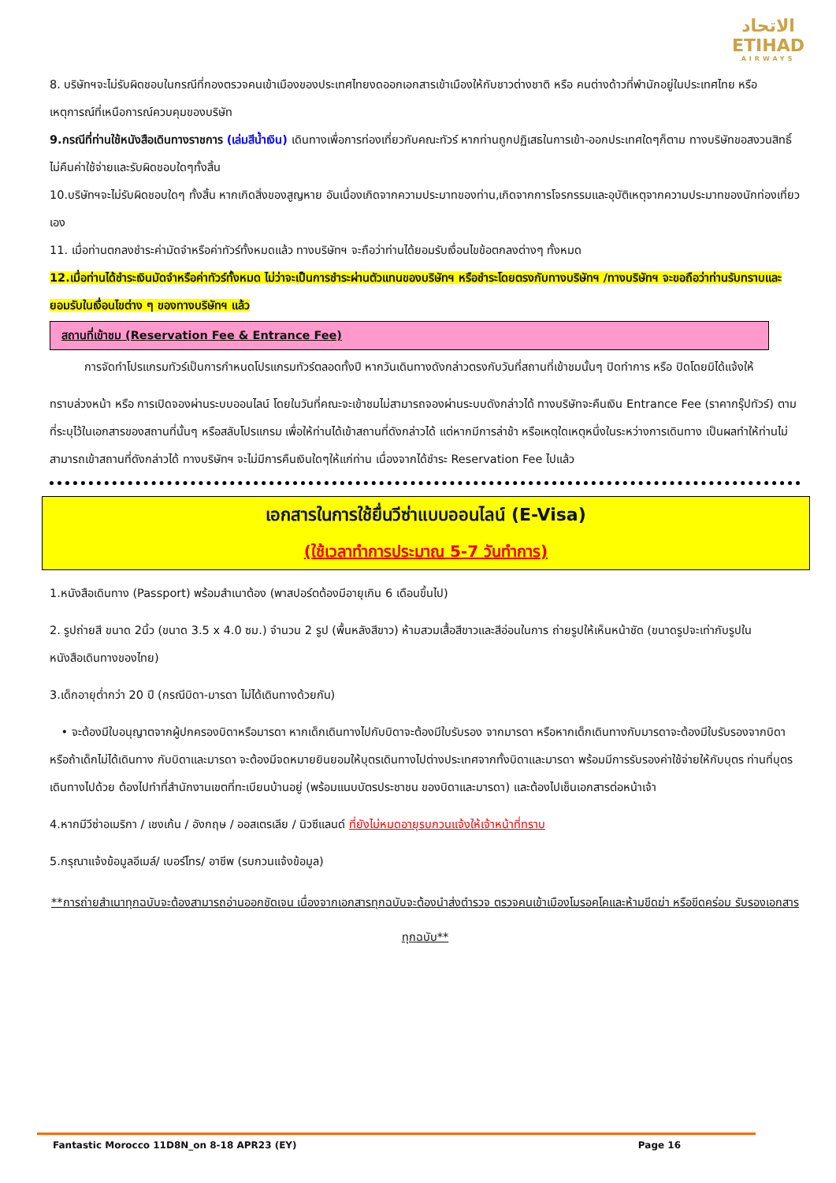الاتحاد
ETIHAD
AIRWAYS
8. บริษัทฯจะไม่รับผิดชอบในกรณีที่กองตรวจคนเข้าเมืองของประเทศไทยงดออกเอกสารเข้าเมืองให้กับชาวต่างชาติ หรือ คนต่างด้าวที่พำนักอยู่ในประเทศไทย หรือเหตุการณ์ที่เหนือการณ์ควบคุมของบริษัท
9.กรณีที่ท่านใช้หนังสือเดินทางราชการ (เล่มสีน้ำเงิน) เดินทางเพื่อการท่องเที่ยวกับคณะทัวร์ หากท่านถูกปฏิเสธในการเข้า-ออกประเทศใดๆก็ตาม ทางบริษัทขอสงวนสิทธิ์ไม่คืนค่าใช้จ่ายและรับผิดชอบใดๆทั้งสิ้น
10.บริษัทฯจะไม่รับผิดชอบใดๆ ทั้งสิ้น หากเกิดสิ่งของสูญหาย อันเนื่องเกิดจากความประมาทของท่าน,เกิดจากการโจรกรรมและอุบัติเหตุจากความประมาทของนักท่องเที่ยวเอง
11. เมื่อท่านตกลงชำระค่ามัดจำหรือค่าทัวร์ทั้งหมดแล้ว ทางบริษัทฯ จะถือว่าท่านได้ยอมรับเงื่อนไขข้อตกลงต่างๆ ทั้งหมด
12.เมื่อท่านได้ชำระเงินมัดจำหรือค่าทัวร์ทั้งหมด ไม่ว่าจะเป็นการชำระผ่านตัวแทนของบริษัทฯ หรือชำระโดยตรงกับทางบริษัทฯ /ทางบริษัทฯ จะขอถือว่าท่านรับทราบและยอมรับในเงื่อนไขต่าง ๆ ของทางบริษัทฯ แล้ว
สถานที่เข้าชม (Reservation Fee & Entrance Fee)
   การจัดทำโปรแกรมทัวร์เป็นการกำหนดโปรแกรมทัวร์ตลอดทั้งปี หากวันเดินทางดังกล่าวตรงกับวันที่สถานที่เข้าชมนั้นๆ ปิดทำการ หรือ ปิดโดยมิได้แจ้งให้
ทราบล่วงหน้า หรือ การเปิดจองผ่านระบบออนไลน์ โดยในวันที่คณะจะเข้าชมไม่สามารถจองผ่านระบบดังกล่าวได้ ทางบริษัทจะคืนเงิน Entrance Fee (ราคากรุ๊ปทัวร์) ตามที่ระบุไว้ในเอกสารของสถานที่นั้นๆ หรือสลับโปรแกรม เพื่อให้ท่านได้เข้าสถานที่ดังกล่าวได้ แต่หากมีการล่าช้า หรือเหตุใดเหตุหนึ่งในระหว่างการเดินทาง เป็นผลทำให้ท่านไม่สามารถเข้าสถานที่ดังกล่าวได้ ทางบริษัทฯ จะไม่มีการคืนเงินใดๆให้แก่ท่าน เนื่องจากได้ชำระ Reservation Fee ไปแล้ว
เอกสารในการใช้ยื่นวีซ่าแบบออนไลน์ (E-Visa)
(ใช้เวลาทำการประมาณ 5-7 วันทำการ)
1.หนังสือเดินทาง (Passport) พร้อมสำเนาต้อง (พาสปอร์ตต้องมีอายุเกิน 6 เดือนขึ้นไป)
2. รูปถ่ายสี ขนาด 2นิ้ว (ขนาด 3.5 x 4.0 ซม.) จำนวน 2 รูป (พื้นหลังสีขาว) ห้ามสวมเสื้อสีขาวและสีอ่อนในการ ถ่ายรูปให้เห็นหน้าชัด (ขนาดรูปจะเท่ากับรูปในหนังสือเดินทางของไทย)
3.เด็กอายุต่ำกว่า 20 ปี (กรณีบิดา-มารดา ไม่ได้เดินทางด้วยกัน)
 • จะต้องมีใบอนุญาตจากผู้ปกครองบิดาหรือมารดา หากเด็กเดินทางไปกับบิดาจะต้องมีใบรับรอง จากมารดา หรือหากเด็กเดินทางกับมารดาจะต้องมีใบรับรองจากบิดา หรือถ้าเด็กไม่ได้เดินทาง กับบิดาและมารดา จะต้องมีจดหมายยินยอมให้บุตรเดินทางไปต่างประเทศจากทั้งบิดาและมารดา พร้อมมีการรับรองค่าใช้จ่ายให้กับบุตร ท่านที่บุตรเดินทางไปด้วย ต้องไปทำที่สำนักงานเขตที่ทะเบียนบ้านอยู่ (พร้อมแนบบัตรประชาชน ของบิดาและมารดา) และต้องไปเซ็นเอกสารต่อหน้าเจ้า
4.หากมีวีซ่าอเมริกา / เชงเก้น / อังกฤษ / ออสเตรเลีย / นิวซีแลนด์ ที่ยังไม่หมดอายุรบกวนแจ้งให้เจ้าหน้าที่ทราบ
5.กรุณาแจ้งข้อมูลอีเมล์/ เบอร์โทร/ อาชีพ (รบกวนแจ้งข้อมูล)
**การถ่ายสำเนาทุกฉบับจะต้องสามารถอ่านออกชัดเจน เนื่องจากเอกสารทุกฉบับจะต้องนำส่งตำรวจ ตรวจคนเข้าเมืองโมรอคโคและห้ามขีดฆ่า หรือขีดคร่อม รับรองเอกสารทุกฉบับ**
Fantastic Morocco 11D8N_on 8-18 APR23 (EY) Page 16